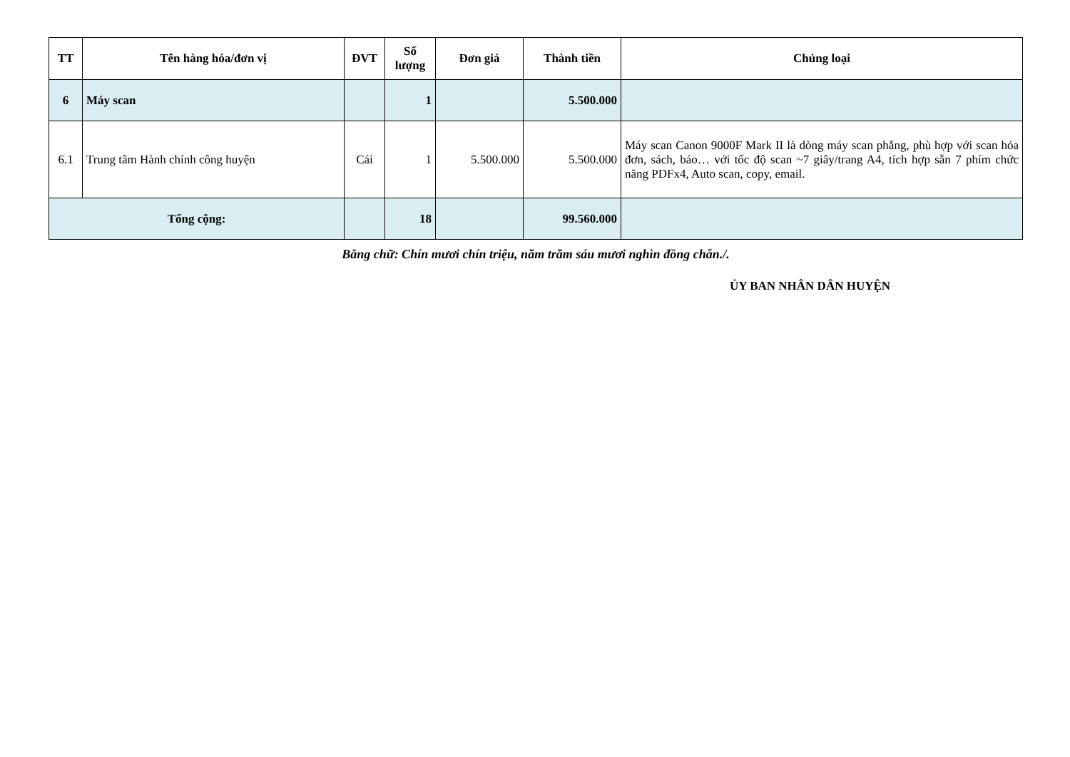| TT | Tên hàng hóa/đơn vị | ĐVT | Số lượng | Đơn giá | Thành tiền | Chủng loại |
| --- | --- | --- | --- | --- | --- | --- |
| 6 | Máy scan | | 1 | | 5.500.000 | |
| 6.1 | Trung tâm Hành chính công huyện | Cái | 1 | 5.500.000 | 5.500.000 | Máy scan Canon 9000F Mark II là dòng máy scan phẳng, phù hợp với scan hóa đơn, sách, báo… với tốc độ scan ~7 giây/trang A4, tích hợp sẵn 7 phím chức năng PDFx4, Auto scan, copy, email. |
| Tổng cộng: | | | 18 | | 99.560.000 | |
Bằng chữ: Chín mươi chín triệu, năm trăm sáu mươi nghìn đồng chẵn./.
ỦY BAN NHÂN DÂN HUYỆN